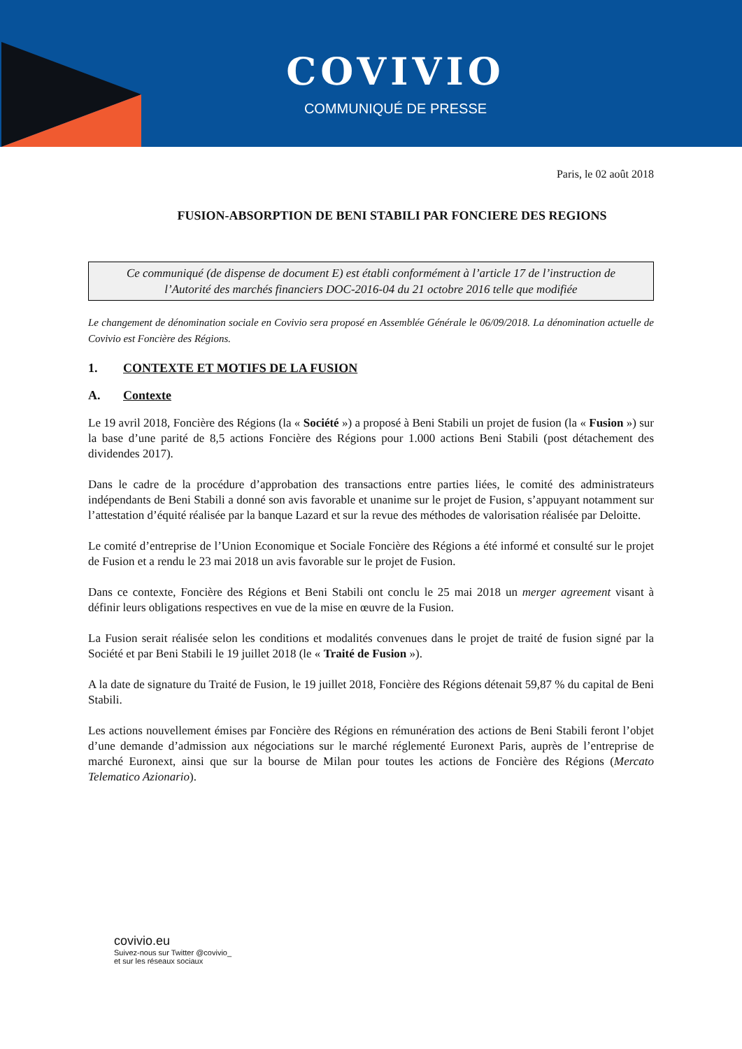COVIVIO
COMMUNIQUÉ DE PRESSE
Paris, le 02 août 2018
FUSION-ABSORPTION DE BENI STABILI PAR FONCIERE DES REGIONS
Ce communiqué (de dispense de document E) est établi conformément à l’article 17 de l’instruction de l’Autorité des marchés financiers DOC-2016-04 du 21 octobre 2016 telle que modifiée
Le changement de dénomination sociale en Covivio sera proposé en Assemblée Générale le 06/09/2018. La dénomination actuelle de Covivio est Foncière des Régions.
1. CONTEXTE ET MOTIFS DE LA FUSION
A. Contexte
Le 19 avril 2018, Foncière des Régions (la « Société ») a proposé à Beni Stabili un projet de fusion (la « Fusion ») sur la base d’une parité de 8,5 actions Foncière des Régions pour 1.000 actions Beni Stabili (post détachement des dividendes 2017).
Dans le cadre de la procédure d’approbation des transactions entre parties liées, le comité des administrateurs indépendants de Beni Stabili a donné son avis favorable et unanime sur le projet de Fusion, s’appuyant notamment sur l’attestation d’équité réalisée par la banque Lazard et sur la revue des méthodes de valorisation réalisée par Deloitte.
Le comité d’entreprise de l’Union Economique et Sociale Foncière des Régions a été informé et consulté sur le projet de Fusion et a rendu le 23 mai 2018 un avis favorable sur le projet de Fusion.
Dans ce contexte, Foncière des Régions et Beni Stabili ont conclu le 25 mai 2018 un merger agreement visant à définir leurs obligations respectives en vue de la mise en œuvre de la Fusion.
La Fusion serait réalisée selon les conditions et modalités convenues dans le projet de traité de fusion signé par la Société et par Beni Stabili le 19 juillet 2018 (le « Traité de Fusion »).
A la date de signature du Traité de Fusion, le 19 juillet 2018, Foncière des Régions détenait 59,87 % du capital de Beni Stabili.
Les actions nouvellement émises par Foncière des Régions en rémunération des actions de Beni Stabili feront l’objet d’une demande d’admission aux négociations sur le marché réglementé Euronext Paris, auprès de l’entreprise de marché Euronext, ainsi que sur la bourse de Milan pour toutes les actions de Foncière des Régions (Mercato Telematico Azionario).
covivio.eu
Suivez-nous sur Twitter @covivio_
et sur les réseaux sociaux